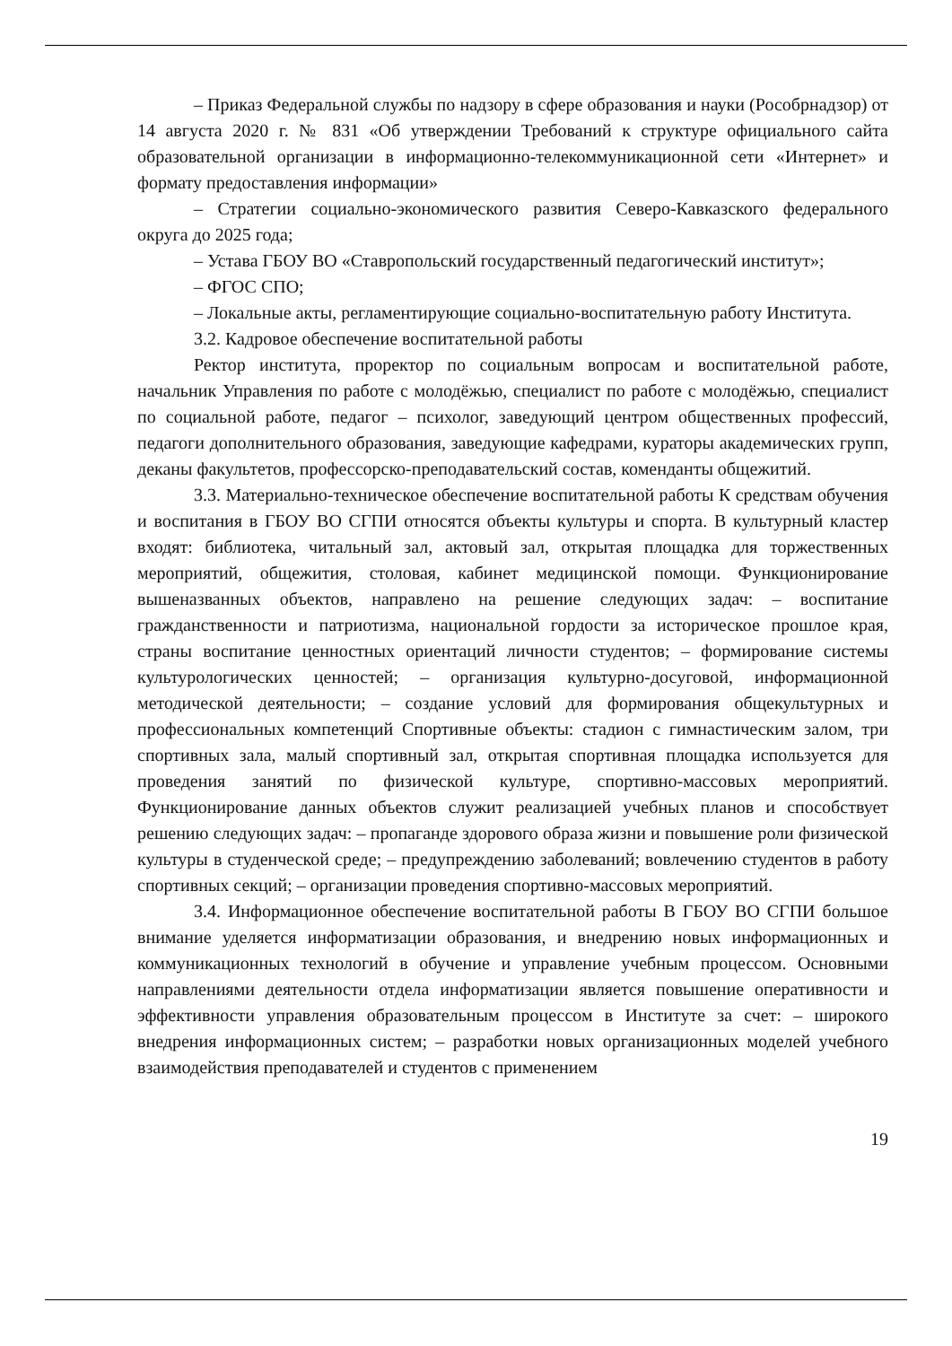– Приказ Федеральной службы по надзору в сфере образования и науки (Рособрнадзор) от 14 августа 2020 г. № 831 «Об утверждении Требований к структуре официального сайта образовательной организации в информационно-телекоммуникационной сети «Интернет» и формату предоставления информации»
– Стратегии социально-экономического развития Северо-Кавказского федерального округа до 2025 года;
– Устава ГБОУ ВО «Ставропольский государственный педагогический институт»;
– ФГОС СПО;
– Локальные акты, регламентирующие социально-воспитательную работу Института.
3.2. Кадровое обеспечение воспитательной работы
Ректор института, проректор по социальным вопросам и воспитательной работе, начальник Управления по работе с молодёжью, специалист по работе с молодёжью, специалист по социальной работе, педагог – психолог, заведующий центром общественных профессий, педагоги дополнительного образования, заведующие кафедрами, кураторы академических групп, деканы факультетов, профессорско-преподавательский состав, коменданты общежитий.
3.3. Материально-техническое обеспечение воспитательной работы К средствам обучения и воспитания в ГБОУ ВО СГПИ относятся объекты культуры и спорта. В культурный кластер входят: библиотека, читальный зал, актовый зал, открытая площадка для торжественных мероприятий, общежития, столовая, кабинет медицинской помощи. Функционирование вышеназванных объектов, направлено на решение следующих задач: – воспитание гражданственности и патриотизма, национальной гордости за историческое прошлое края, страны воспитание ценностных ориентаций личности студентов; – формирование системы культурологических ценностей; – организация культурно-досуговой, информационной методической деятельности; – создание условий для формирования общекультурных и профессиональных компетенций Спортивные объекты: стадион с гимнастическим залом, три спортивных зала, малый спортивный зал, открытая спортивная площадка используется для проведения занятий по физической культуре, спортивно-массовых мероприятий. Функционирование данных объектов служит реализацией учебных планов и способствует решению следующих задач: – пропаганде здорового образа жизни и повышение роли физической культуры в студенческой среде; – предупреждению заболеваний; вовлечению студентов в работу спортивных секций; – организации проведения спортивно-массовых мероприятий.
3.4. Информационное обеспечение воспитательной работы В ГБОУ ВО СГПИ большое внимание уделяется информатизации образования, и внедрению новых информационных и коммуникационных технологий в обучение и управление учебным процессом. Основными направлениями деятельности отдела информатизации является повышение оперативности и эффективности управления образовательным процессом в Институте за счет: – широкого внедрения информационных систем; – разработки новых организационных моделей учебного взаимодействия преподавателей и студентов с применением
19